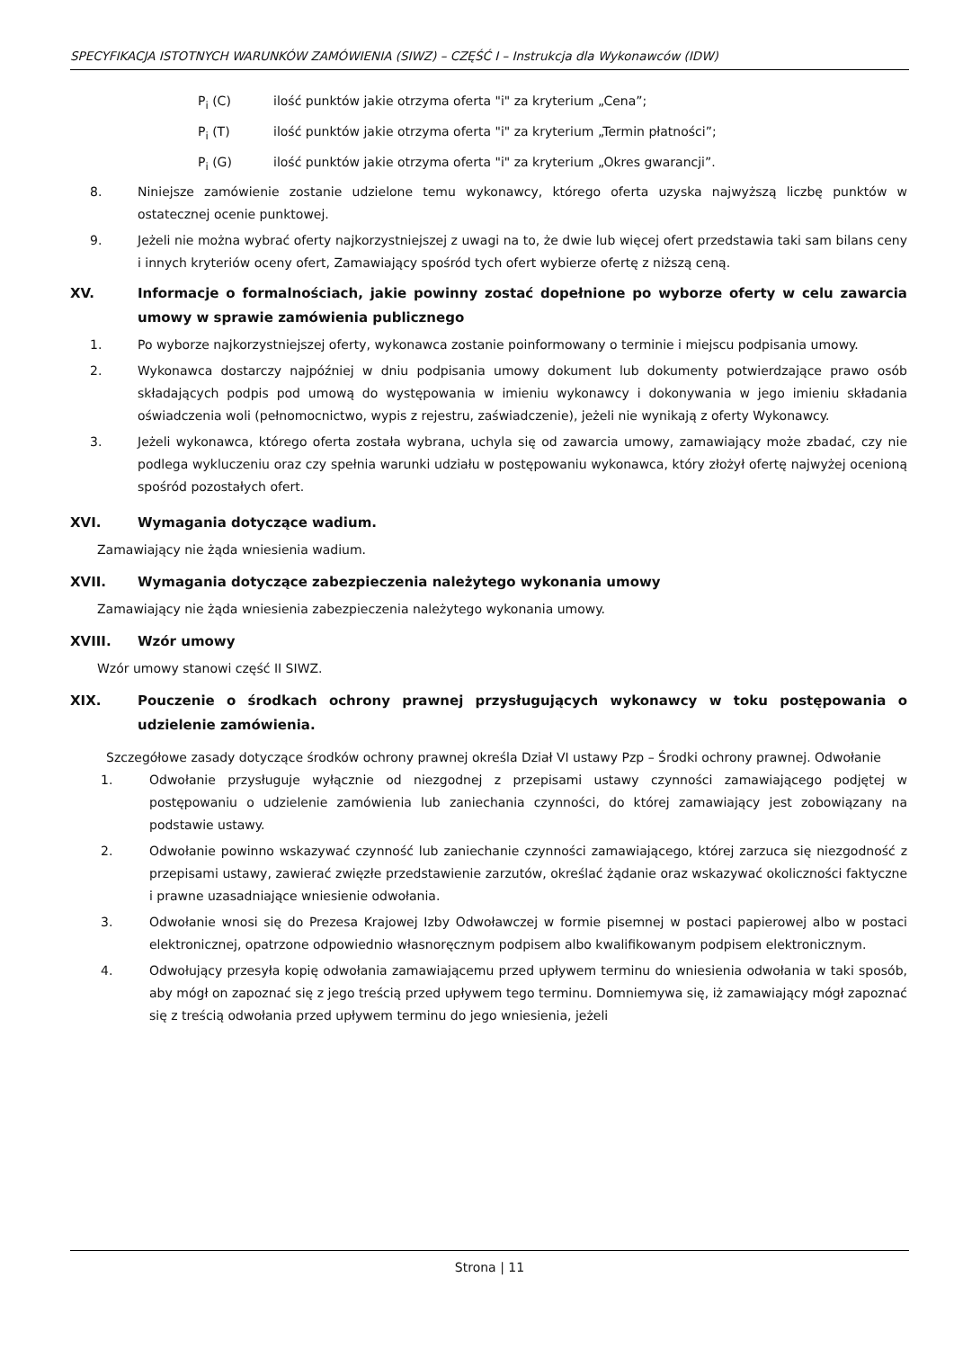SPECYFIKACJA ISTOTNYCH WARUNKÓW ZAMÓWIENIA (SIWZ) – CZĘŚĆ I – Instrukcja dla Wykonawców (IDW)
P<sub>i</sub> (C) ilość punktów jakie otrzyma oferta "i" za kryterium „Cena”;
P<sub>i</sub> (T) ilość punktów jakie otrzyma oferta "i" za kryterium „Termin płatności”;
P<sub>i</sub> (G) ilość punktów jakie otrzyma oferta "i" za kryterium „Okres gwarancji”.
8. Niniejsze zamówienie zostanie udzielone temu wykonawcy, którego oferta uzyska najwyższą liczbę punktów w ostatecznej ocenie punktowej.
9. Jeżeli nie można wybrać oferty najkorzystniejszej z uwagi na to, że dwie lub więcej ofert przedstawia taki sam bilans ceny i innych kryteriów oceny ofert, Zamawiający spośród tych ofert wybierze ofertę z niższą ceną.
XV. Informacje o formalnościach, jakie powinny zostać dopełnione po wyborze oferty w celu zawarcia umowy w sprawie zamówienia publicznego
1. Po wyborze najkorzystniejszej oferty, wykonawca zostanie poinformowany o terminie i miejscu podpisania umowy.
2. Wykonawca dostarczy najpóźniej w dniu podpisania umowy dokument lub dokumenty potwierdzające prawo osób składających podpis pod umową do występowania w imieniu wykonawcy i dokonywania w jego imieniu składania oświadczenia woli (pełnomocnictwo, wypis z rejestru, zaświadczenie), jeżeli nie wynikają z oferty Wykonawcy.
3. Jeżeli wykonawca, którego oferta została wybrana, uchyla się od zawarcia umowy, zamawiający może zbadać, czy nie podlega wykluczeniu oraz czy spełnia warunki udziału w postępowaniu wykonawca, który złożył ofertę najwyżej ocenioną spośród pozostałych ofert.
XVI. Wymagania dotyczące wadium.
Zamawiający nie żąda wniesienia wadium.
XVII. Wymagania dotyczące zabezpieczenia należytego wykonania umowy
Zamawiający nie żąda wniesienia zabezpieczenia należytego wykonania umowy.
XVIII. Wzór umowy
Wzór umowy stanowi część II SIWZ.
XIX. Pouczenie o środkach ochrony prawnej przysługujących wykonawcy w toku postępowania o udzielenie zamówienia.
Szczegółowe zasady dotyczące środków ochrony prawnej określa Dział VI ustawy Pzp – Środki ochrony prawnej. Odwołanie
1. Odwołanie przysługuje wyłącznie od niezgodnej z przepisami ustawy czynności zamawiającego podjętej w postępowaniu o udzielenie zamówienia lub zaniechania czynności, do której zamawiający jest zobowiązany na podstawie ustawy.
2. Odwołanie powinno wskazywać czynność lub zaniechanie czynności zamawiającego, której zarzuca się niezgodność z przepisami ustawy, zawierać zwięzłe przedstawienie zarzutów, określać żądanie oraz wskazywać okoliczności faktyczne i prawne uzasadniające wniesienie odwołania.
3. Odwołanie wnosi się do Prezesa Krajowej Izby Odwoławczej w formie pisemnej w postaci papierowej albo w postaci elektronicznej, opatrzone odpowiednio własnoręcznym podpisem albo kwalifikowanym podpisem elektronicznym.
4. Odwołujący przesyła kopię odwołania zamawiającemu przed upływem terminu do wniesienia odwołania w taki sposób, aby mógł on zapoznać się z jego treścią przed upływem tego terminu. Domniemywa się, iż zamawiający mógł zapoznać się z treścią odwołania przed upływem terminu do jego wniesienia, jeżeli
Strona | 11